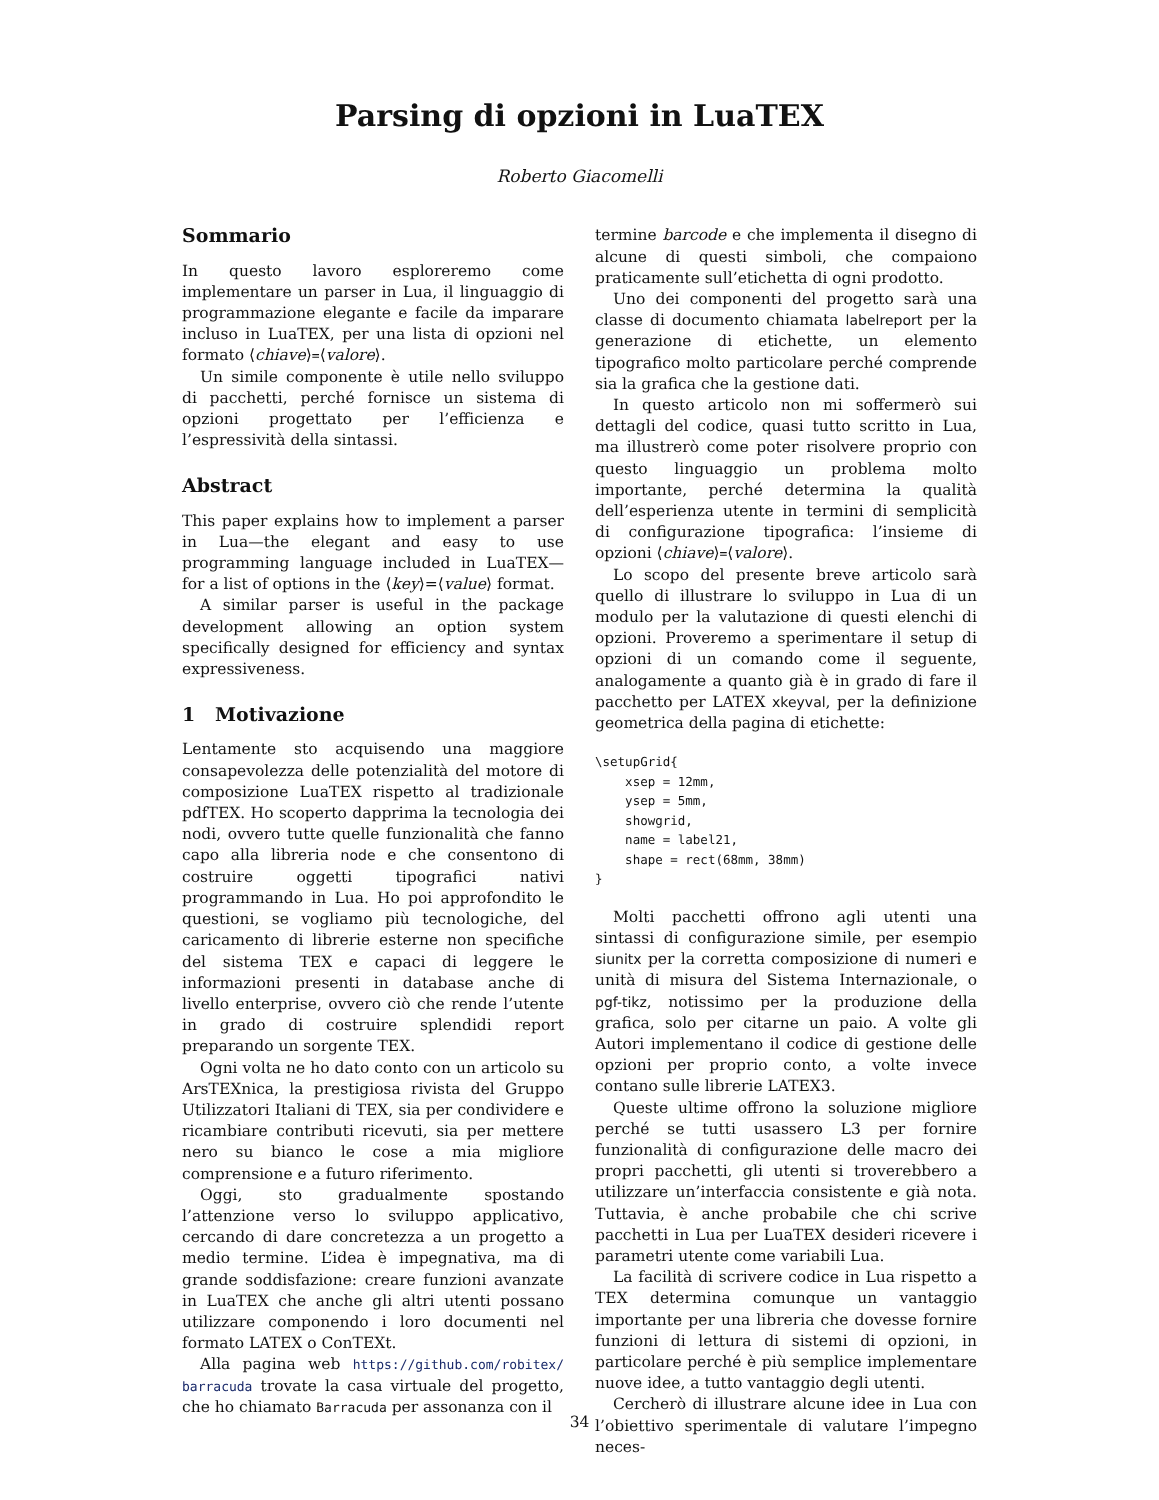Parsing di opzioni in LuaTEX
Roberto Giacomelli
Sommario
In questo lavoro esploreremo come implementare un parser in Lua, il linguaggio di programmazione elegante e facile da imparare incluso in LuaTEX, per una lista di opzioni nel formato ⟨chiave⟩=⟨valore⟩.
Un simile componente è utile nello sviluppo di pacchetti, perché fornisce un sistema di opzioni progettato per l’efficienza e l’espressività della sintassi.
Abstract
This paper explains how to implement a parser in Lua—the elegant and easy to use programming language included in LuaTEX—for a list of options in the ⟨key⟩=⟨value⟩ format.
A similar parser is useful in the package development allowing an option system specifically designed for efficiency and syntax expressiveness.
1 Motivazione
Lentamente sto acquisendo una maggiore consapevolezza delle potenzialità del motore di composizione LuaTEX rispetto al tradizionale pdfTEX. Ho scoperto dapprima la tecnologia dei nodi, ovvero tutte quelle funzionalità che fanno capo alla libreria node e che consentono di costruire oggetti tipografici nativi programmando in Lua. Ho poi approfondito le questioni, se vogliamo più tecnologiche, del caricamento di librerie esterne non specifiche del sistema TEX e capaci di leggere le informazioni presenti in database anche di livello enterprise, ovvero ciò che rende l’utente in grado di costruire splendidi report preparando un sorgente TEX.
Ogni volta ne ho dato conto con un articolo su ArsTEXnica, la prestigiosa rivista del Gruppo Utilizzatori Italiani di TEX, sia per condividere e ricambiare contributi ricevuti, sia per mettere nero su bianco le cose a mia migliore comprensione e a futuro riferimento.
Oggi, sto gradualmente spostando l’attenzione verso lo sviluppo applicativo, cercando di dare concretezza a un progetto a medio termine. L’idea è impegnativa, ma di grande soddisfazione: creare funzioni avanzate in LuaTEX che anche gli altri utenti possano utilizzare componendo i loro documenti nel formato LATEX o ConTEXt.
Alla pagina web https://github.com/robitex/ barracuda trovate la casa virtuale del progetto, che ho chiamato Barracuda per assonanza con il
termine barcode e che implementa il disegno di alcune di questi simboli, che compaiono praticamente sull’etichetta di ogni prodotto.
Uno dei componenti del progetto sarà una classe di documento chiamata labelreport per la generazione di etichette, un elemento tipografico molto particolare perché comprende sia la grafica che la gestione dati.
In questo articolo non mi soffermerò sui dettagli del codice, quasi tutto scritto in Lua, ma illustrerò come poter risolvere proprio con questo linguaggio un problema molto importante, perché determina la qualità dell’esperienza utente in termini di semplicità di configurazione tipografica: l’insieme di opzioni ⟨chiave⟩=⟨valore⟩.
Lo scopo del presente breve articolo sarà quello di illustrare lo sviluppo in Lua di un modulo per la valutazione di questi elenchi di opzioni. Proveremo a sperimentare il setup di opzioni di un comando come il seguente, analogamente a quanto già è in grado di fare il pacchetto per LATEX xkeyval, per la definizione geometrica della pagina di etichette:
\setupGrid{
    xsep = 12mm,
    ysep = 5mm,
    showgrid,
    name = label21,
    shape = rect(68mm, 38mm)
}
Molti pacchetti offrono agli utenti una sintassi di configurazione simile, per esempio siunitx per la corretta composizione di numeri e unità di misura del Sistema Internazionale, o pgf-tikz, notissimo per la produzione della grafica, solo per citarne un paio. A volte gli Autori implementano il codice di gestione delle opzioni per proprio conto, a volte invece contano sulle librerie LATEX3.
Queste ultime offrono la soluzione migliore perché se tutti usassero L3 per fornire funzionalità di configurazione delle macro dei propri pacchetti, gli utenti si troverebbero a utilizzare un’interfaccia consistente e già nota. Tuttavia, è anche probabile che chi scrive pacchetti in Lua per LuaTEX desideri ricevere i parametri utente come variabili Lua.
La facilità di scrivere codice in Lua rispetto a TEX determina comunque un vantaggio importante per una libreria che dovesse fornire funzioni di lettura di sistemi di opzioni, in particolare perché è più semplice implementare nuove idee, a tutto vantaggio degli utenti.
Cercherò di illustrare alcune idee in Lua con l’obiettivo sperimentale di valutare l’impegno neces-
34